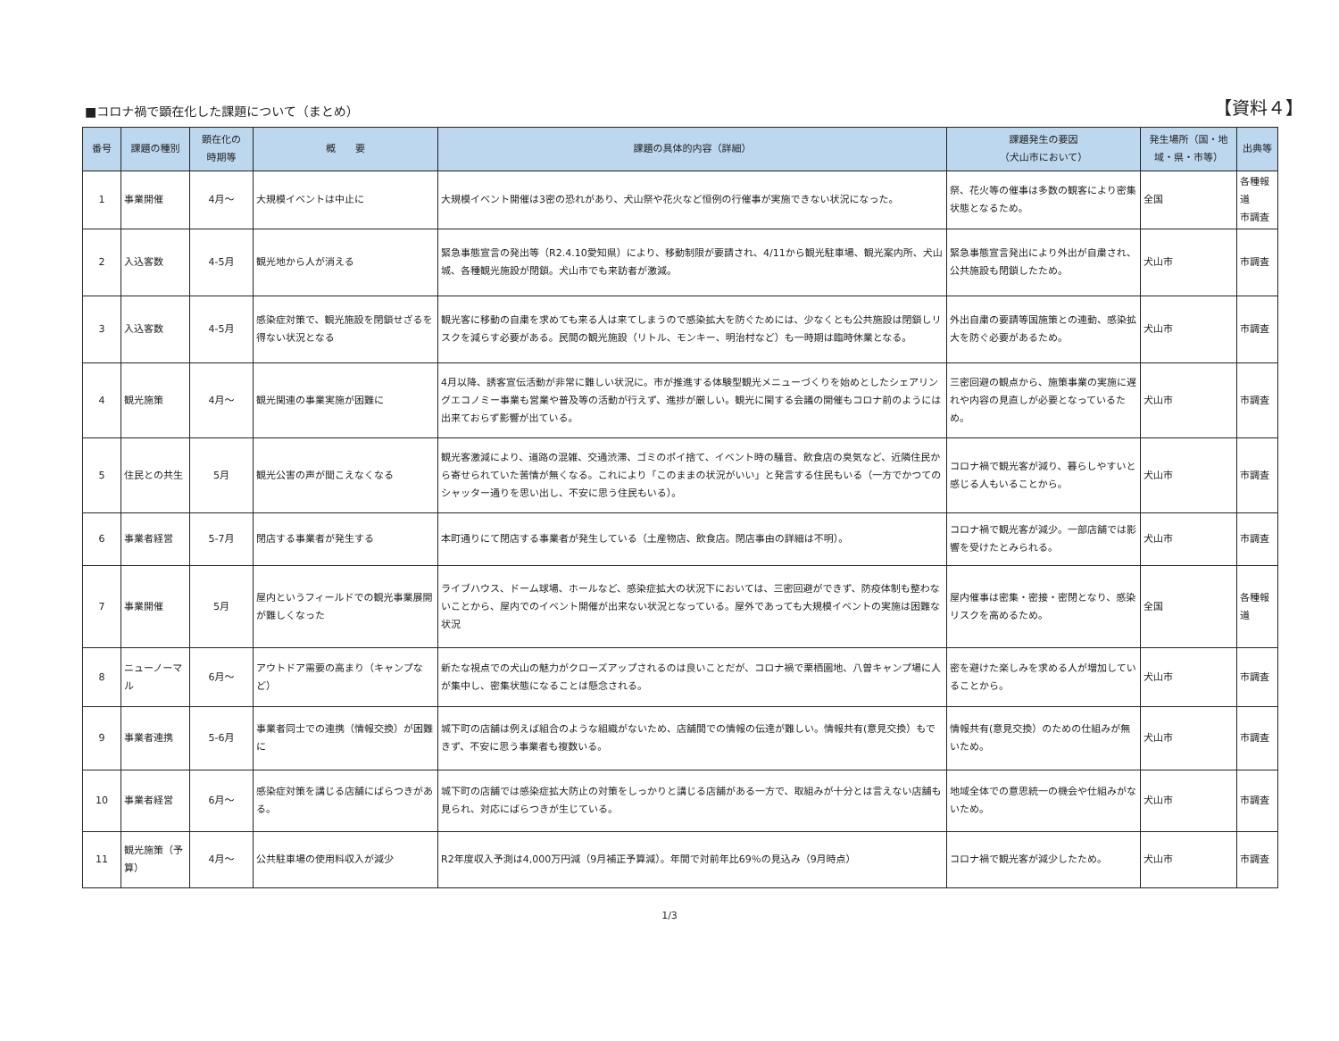■コロナ禍で顕在化した課題について（まとめ）
【資料４】
| 番号 | 課題の種別 | 顕在化の 時期等 | 概 要 | 課題の具体的内容（詳細） | 課題発生の要因 （犬山市において） | 発生場所（国・地域・県・市等） | 出典等 |
| --- | --- | --- | --- | --- | --- | --- | --- |
| 1 | 事業開催 | 4月～ | 大規模イベントは中止に | 大規模イベント開催は3密の恐れがあり、犬山祭や花火など恒例の行催事が実施できない状況になった。 | 祭、花火等の催事は多数の観客により密集状態となるため。 | 全国 | 各種報道 市調査 |
| 2 | 入込客数 | 4-5月 | 観光地から人が消える | 緊急事態宣言の発出等（R2.4.10愛知県）により、移動制限が要請され、4/11から観光駐車場、観光案内所、犬山城、各種観光施設が閉鎖。犬山市でも来訪者が激減。 | 緊急事態宣言発出により外出が自粛され、公共施設も閉鎖したため。 | 犬山市 | 市調査 |
| 3 | 入込客数 | 4-5月 | 感染症対策で、観光施設を閉鎖せざるを得ない状況となる | 観光客に移動の自粛を求めても来る人は来てしまうので感染拡大を防ぐためには、少なくとも公共施設は閉鎖しリスクを減らす必要がある。民間の観光施設（リトル、モンキー、明治村など）も一時期は臨時休業となる。 | 外出自粛の要請等国施策との連動、感染拡大を防ぐ必要があるため。 | 犬山市 | 市調査 |
| 4 | 観光施策 | 4月～ | 観光関連の事業実施が困難に | 4月以降、誘客宣伝活動が非常に難しい状況に。市が推進する体験型観光メニューづくりを始めとしたシェアリングエコノミー事業も営業や普及等の活動が行えず、進捗が厳しい。観光に関する会議の開催もコロナ前のようには出来ておらず影響が出ている。 | 三密回避の観点から、施策事業の実施に遅れや内容の見直しが必要となっているため。 | 犬山市 | 市調査 |
| 5 | 住民との共生 | 5月 | 観光公害の声が聞こえなくなる | 観光客激減により、道路の混雑、交通渋滞、ゴミのポイ捨て、イベント時の騒音、飲食店の臭気など、近隣住民から寄せられていた苦情が無くなる。これにより「このままの状況がいい」と発言する住民もいる（一方でかつてのシャッター通りを思い出し、不安に思う住民もいる）。 | コロナ禍で観光客が減り、暮らしやすいと感じる人もいることから。 | 犬山市 | 市調査 |
| 6 | 事業者経営 | 5-7月 | 閉店する事業者が発生する | 本町通りにて閉店する事業者が発生している（土産物店、飲食店。閉店事由の詳細は不明）。 | コロナ禍で観光客が減少。一部店舗では影響を受けたとみられる。 | 犬山市 | 市調査 |
| 7 | 事業開催 | 5月 | 屋内というフィールドでの観光事業展開が難しくなった | ライブハウス、ドーム球場、ホールなど、感染症拡大の状況下においては、三密回避ができず、防疫体制も整わないことから、屋内でのイベント開催が出来ない状況となっている。屋外であっても大規模イベントの実施は困難な状況 | 屋内催事は密集・密接・密閉となり、感染リスクを高めるため。 | 全国 | 各種報道 |
| 8 | ニューノーマル | 6月～ | アウトドア需要の高まり（キャンプなど） | 新たな視点での犬山の魅力がクローズアップされるのは良いことだが、コロナ禍で栗栖園地、八曽キャンプ場に人が集中し、密集状態になることは懸念される。 | 密を避けた楽しみを求める人が増加していることから。 | 犬山市 | 市調査 |
| 9 | 事業者連携 | 5-6月 | 事業者同士での連携（情報交換）が困難に | 城下町の店舗は例えば組合のような組織がないため、店舗間での情報の伝達が難しい。情報共有(意見交換）もできず、不安に思う事業者も複数いる。 | 情報共有(意見交換）のための仕組みが無いため。 | 犬山市 | 市調査 |
| 10 | 事業者経営 | 6月～ | 感染症対策を講じる店舗にばらつきがある。 | 城下町の店舗では感染症拡大防止の対策をしっかりと講じる店舗がある一方で、取組みが十分とは言えない店舗も見られ、対応にばらつきが生じている。 | 地域全体での意思統一の機会や仕組みがないため。 | 犬山市 | 市調査 |
| 11 | 観光施策（予算） | 4月～ | 公共駐車場の使用料収入が減少 | R2年度収入予測は4,000万円減（9月補正予算減）。年間で対前年比69％の見込み（9月時点） | コロナ禍で観光客が減少したため。 | 犬山市 | 市調査 |
1/3